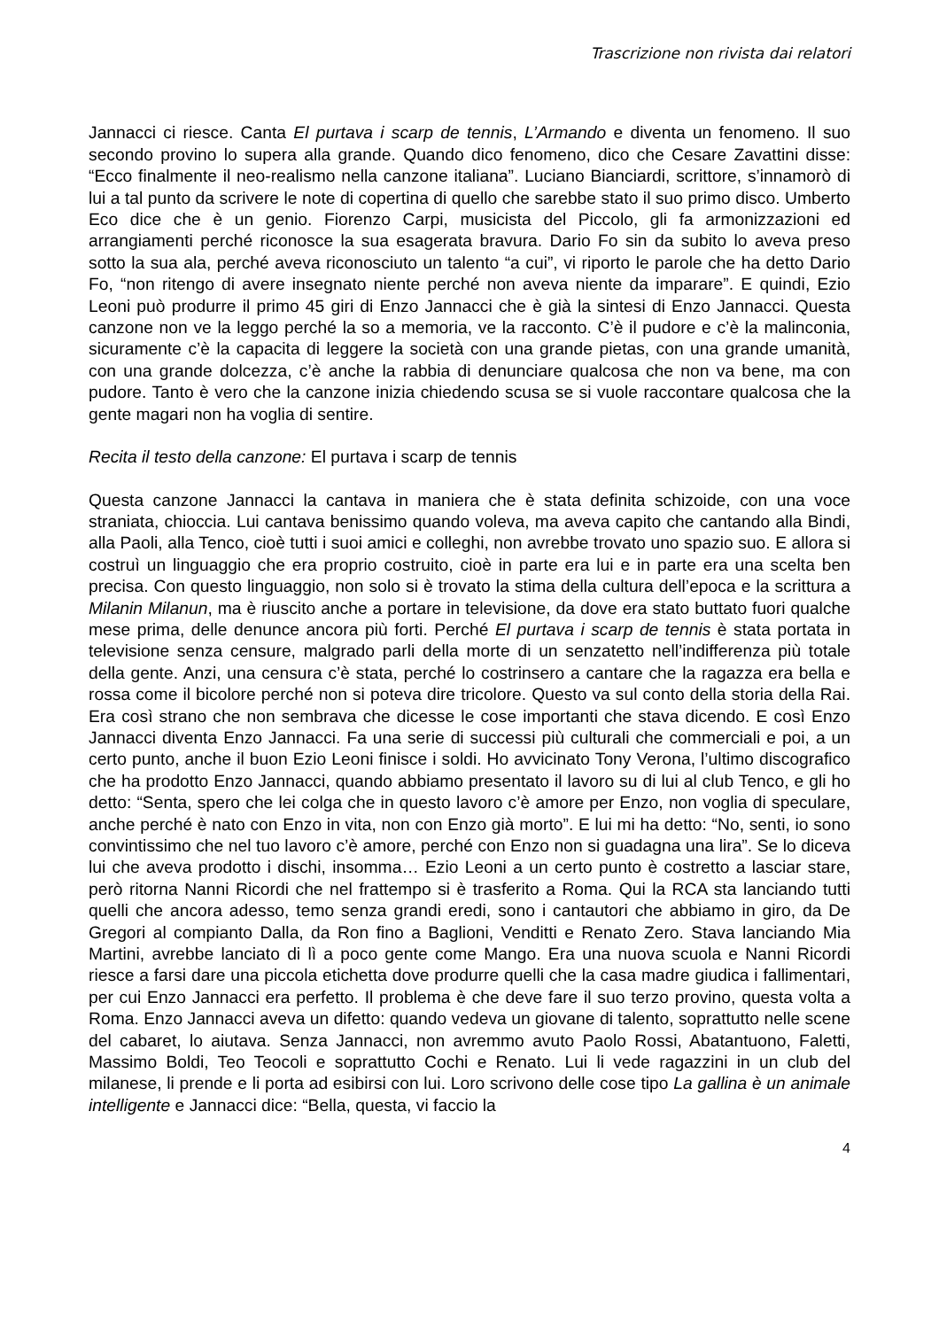Trascrizione non rivista dai relatori
Jannacci ci riesce. Canta El purtava i scarp de tennis, L’Armando e diventa un fenomeno. Il suo secondo provino lo supera alla grande. Quando dico fenomeno, dico che Cesare Zavattini disse: “Ecco finalmente il neo-realismo nella canzone italiana”. Luciano Bianciardi, scrittore, s’innamorò di lui a tal punto da scrivere le note di copertina di quello che sarebbe stato il suo primo disco. Umberto Eco dice che è un genio. Fiorenzo Carpi, musicista del Piccolo, gli fa armonizzazioni ed arrangiamenti perché riconosce la sua esagerata bravura. Dario Fo sin da subito lo aveva preso sotto la sua ala, perché aveva riconosciuto un talento “a cui”, vi riporto le parole che ha detto Dario Fo, “non ritengo di avere insegnato niente perché non aveva niente da imparare”. E quindi, Ezio Leoni può produrre il primo 45 giri di Enzo Jannacci che è già la sintesi di Enzo Jannacci. Questa canzone non ve la leggo perché la so a memoria, ve la racconto. C’è il pudore e c’è la malinconia, sicuramente c’è la capacita di leggere la società con una grande pietas, con una grande umanità, con una grande dolcezza, c’è anche la rabbia di denunciare qualcosa che non va bene, ma con pudore. Tanto è vero che la canzone inizia chiedendo scusa se si vuole raccontare qualcosa che la gente magari non ha voglia di sentire.
Recita il testo della canzone: El purtava i scarp de tennis
Questa canzone Jannacci la cantava in maniera che è stata definita schizoide, con una voce straniata, chioccia. Lui cantava benissimo quando voleva, ma aveva capito che cantando alla Bindi, alla Paoli, alla Tenco, cioè tutti i suoi amici e colleghi, non avrebbe trovato uno spazio suo. E allora si costruì un linguaggio che era proprio costruito, cioè in parte era lui e in parte era una scelta ben precisa. Con questo linguaggio, non solo si è trovato la stima della cultura dell’epoca e la scrittura a Milanin Milanun, ma è riuscito anche a portare in televisione, da dove era stato buttato fuori qualche mese prima, delle denunce ancora più forti. Perché El purtava i scarp de tennis è stata portata in televisione senza censure, malgrado parli della morte di un senzatetto nell’indifferenza più totale della gente. Anzi, una censura c’è stata, perché lo costrinsero a cantare che la ragazza era bella e rossa come il bicolore perché non si poteva dire tricolore. Questo va sul conto della storia della Rai. Era così strano che non sembrava che dicesse le cose importanti che stava dicendo. E così Enzo Jannacci diventa Enzo Jannacci. Fa una serie di successi più culturali che commerciali e poi, a un certo punto, anche il buon Ezio Leoni finisce i soldi. Ho avvicinato Tony Verona, l’ultimo discografico che ha prodotto Enzo Jannacci, quando abbiamo presentato il lavoro su di lui al club Tenco, e gli ho detto: “Senta, spero che lei colga che in questo lavoro c’è amore per Enzo, non voglia di speculare, anche perché è nato con Enzo in vita, non con Enzo già morto”. E lui mi ha detto: “No, senti, io sono convintissimo che nel tuo lavoro c’è amore, perché con Enzo non si guadagna una lira”. Se lo diceva lui che aveva prodotto i dischi, insomma… Ezio Leoni a un certo punto è costretto a lasciar stare, però ritorna Nanni Ricordi che nel frattempo si è trasferito a Roma. Qui la RCA sta lanciando tutti quelli che ancora adesso, temo senza grandi eredi, sono i cantautori che abbiamo in giro, da De Gregori al compianto Dalla, da Ron fino a Baglioni, Venditti e Renato Zero. Stava lanciando Mia Martini, avrebbe lanciato di lì a poco gente come Mango. Era una nuova scuola e Nanni Ricordi riesce a farsi dare una piccola etichetta dove produrre quelli che la casa madre giudica i fallimentari, per cui Enzo Jannacci era perfetto. Il problema è che deve fare il suo terzo provino, questa volta a Roma. Enzo Jannacci aveva un difetto: quando vedeva un giovane di talento, soprattutto nelle scene del cabaret, lo aiutava. Senza Jannacci, non avremmo avuto Paolo Rossi, Abatantuono, Faletti, Massimo Boldi, Teo Teocoli e soprattutto Cochi e Renato. Lui li vede ragazzini in un club del milanese, li prende e li porta ad esibirsi con lui. Loro scrivono delle cose tipo La gallina è un animale intelligente e Jannacci dice: “Bella, questa, vi faccio la
4